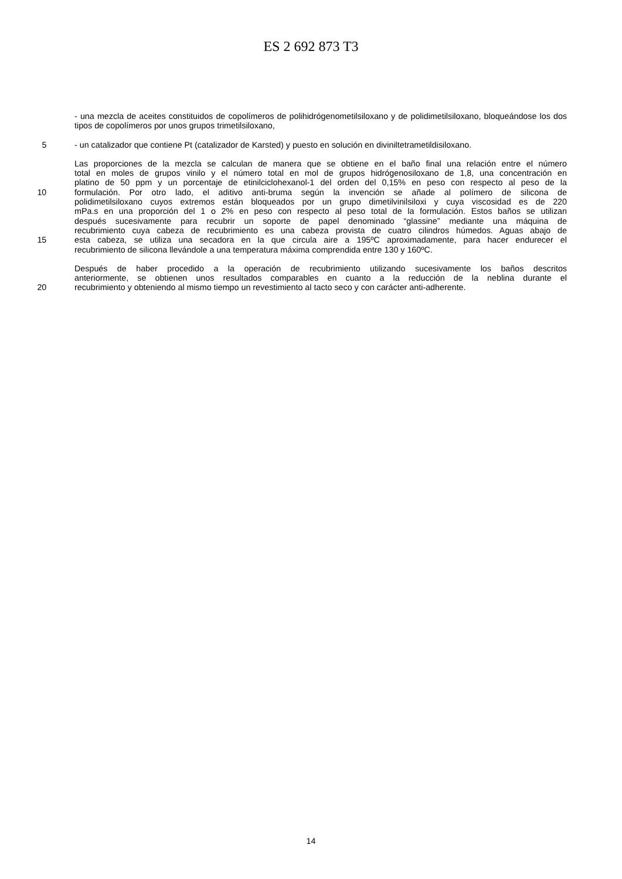ES 2 692 873 T3
- una mezcla de aceites constituidos de copolímeros de polihidrógenometilsiloxano y de polidimetilsiloxano, bloqueándose los dos tipos de copolímeros por unos grupos trimetilsiloxano,
5 - un catalizador que contiene Pt (catalizador de Karsted) y puesto en solución en diviniltetrametildisiloxano.
Las proporciones de la mezcla se calculan de manera que se obtiene en el baño final una relación entre el número
total en moles de grupos vinilo y el número total en mol de grupos hidrógenosiloxano de 1,8, una concentración en
platino de 50 ppm y un porcentaje de etinilciclohexanol-1 del orden del 0,15% en peso con respecto al peso de la
10 formulación. Por otro lado, el aditivo anti-bruma según la invención se añade al polímero de silicona de
polidimetilsiloxano cuyos extremos están bloqueados por un grupo dimetilvinilsiloxi y cuya viscosidad es de 220
mPa.s en una proporción del 1 o 2% en peso con respecto al peso total de la formulación. Estos baños se utilizan
después sucesivamente para recubrir un soporte de papel denominado “glassine” mediante una máquina de
recubrimiento cuya cabeza de recubrimiento es una cabeza provista de cuatro cilindros húmedos. Aguas abajo de
15 esta cabeza, se utiliza una secadora en la que circula aire a 195ºC aproximadamente, para hacer endurecer el
recubrimiento de silicona llevándole a una temperatura máxima comprendida entre 130 y 160ºC.
Después de haber procedido a la operación de recubrimiento utilizando sucesivamente los baños descritos
anteriormente, se obtienen unos resultados comparables en cuanto a la reducción de la neblina durante el
20 recubrimiento y obteniendo al mismo tiempo un revestimiento al tacto seco y con carácter anti-adherente.
14